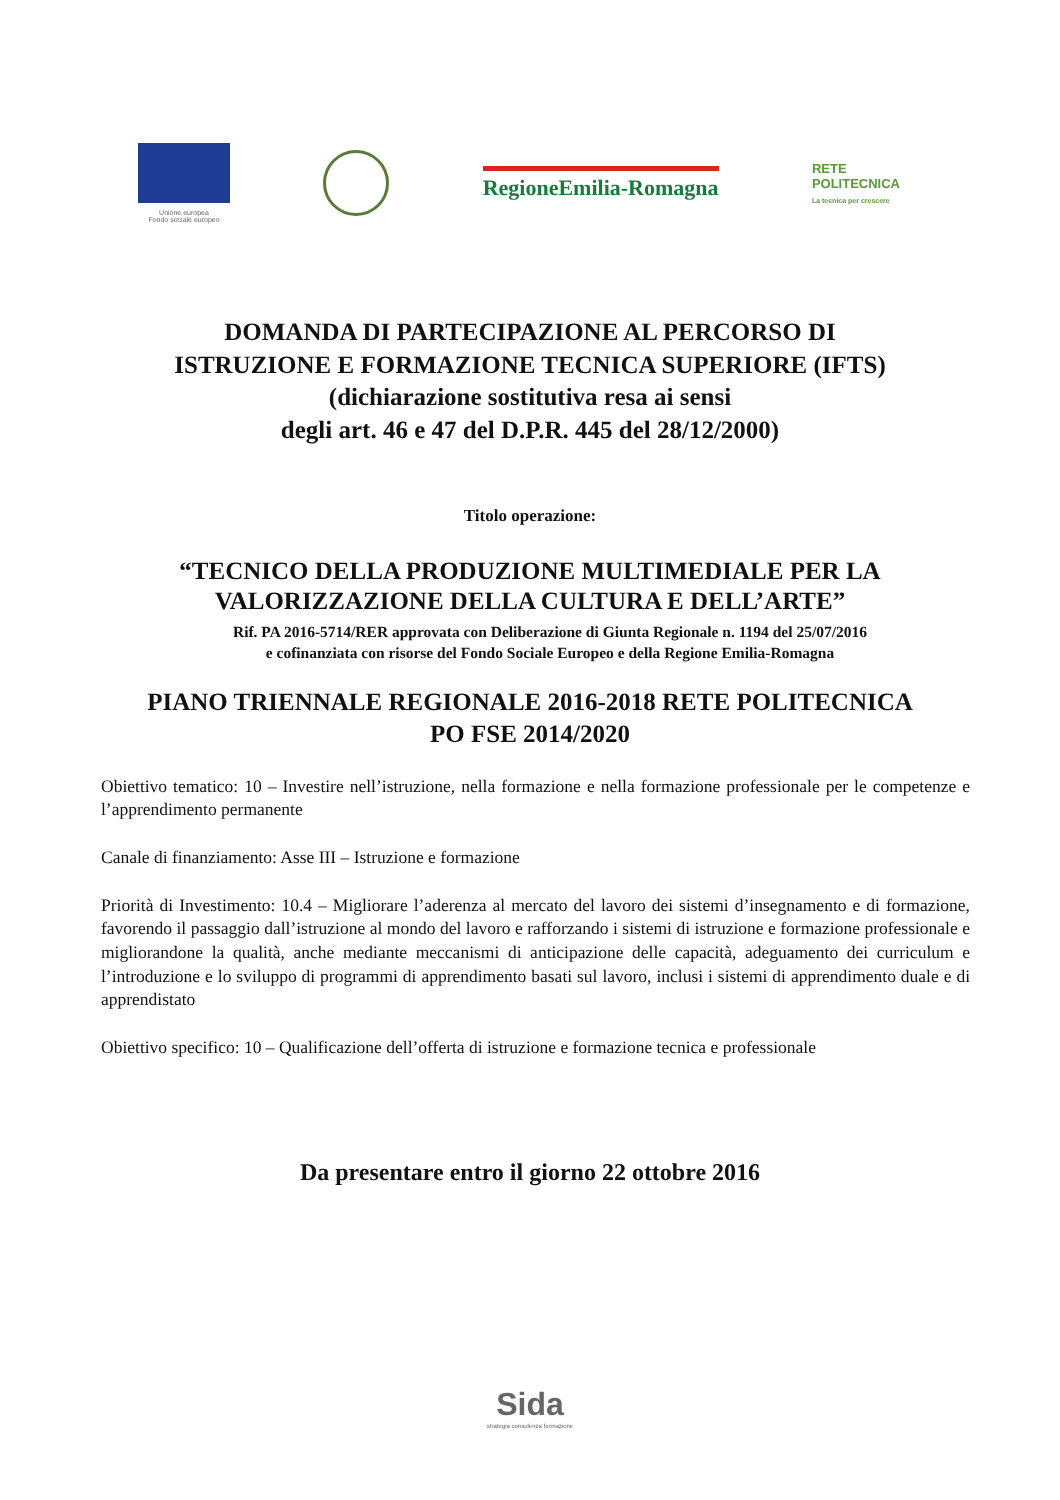Unione europea
Fondo sociale europeo
RegioneEmilia-Romagna
RETE
POLITECNICA
La tecnica per crescere
DOMANDA DI PARTECIPAZIONE AL PERCORSO DI
ISTRUZIONE E FORMAZIONE TECNICA SUPERIORE (IFTS)
(dichiarazione sostitutiva resa ai sensi
degli art. 46 e 47 del D.P.R. 445 del 28/12/2000)
Titolo operazione:
“TECNICO DELLA PRODUZIONE MULTIMEDIALE PER LA
VALORIZZAZIONE DELLA CULTURA E DELL’ARTE”
Rif. PA 2016-5714/RER approvata con Deliberazione di Giunta Regionale n. 1194 del 25/07/2016
e cofinanziata con risorse del Fondo Sociale Europeo e della Regione Emilia-Romagna
PIANO TRIENNALE REGIONALE 2016-2018 RETE POLITECNICA
PO FSE 2014/2020
Obiettivo tematico: 10 – Investire nell’istruzione, nella formazione e nella formazione professionale per le competenze e l’apprendimento permanente
Canale di finanziamento: Asse III – Istruzione e formazione
Priorità di Investimento: 10.4 – Migliorare l’aderenza al mercato del lavoro dei sistemi d’insegnamento e di formazione, favorendo il passaggio dall’istruzione al mondo del lavoro e rafforzando i sistemi di istruzione e formazione professionale e migliorandone la qualità, anche mediante meccanismi di anticipazione delle capacità, adeguamento dei curriculum e l’introduzione e lo sviluppo di programmi di apprendimento basati sul lavoro, inclusi i sistemi di apprendimento duale e di apprendistato
Obiettivo specifico: 10 – Qualificazione dell’offerta di istruzione e formazione tecnica e professionale
Da presentare entro il giorno 22 ottobre 2016
Sida
strategia consulenza formazione